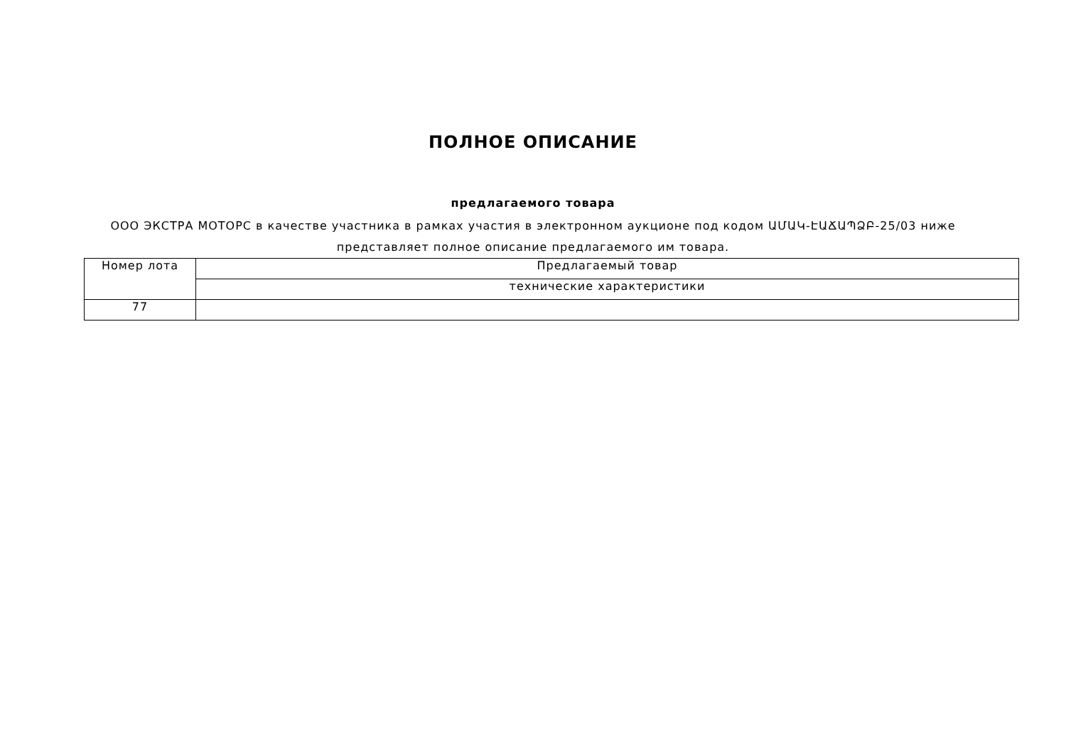ПОЛНОЕ ОПИСАНИЕ
предлагаемого товара
ООО ЭКСТРА МОТОРС в качестве участника в рамках участия в электронном аукционе под кодом ԱՄԱԿ-ԷԱՃԱՊՁԲ-25/03 ниже представляет полное описание предлагаемого им товара.
| Номер лота | Предлагаемый товар |
| | технические характеристики |
| 77 | |